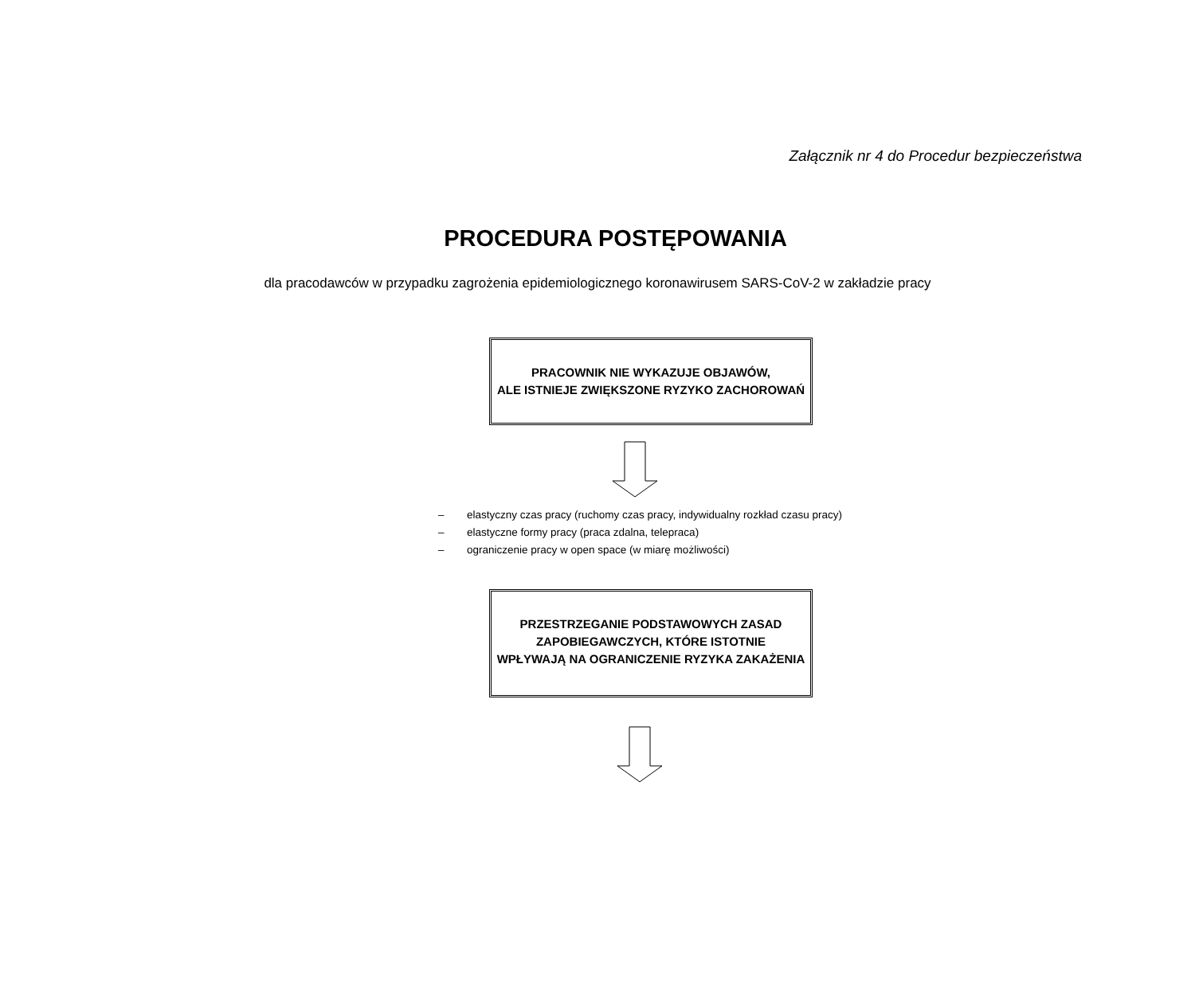Załącznik nr 4 do Procedur bezpieczeństwa
PROCEDURA POSTĘPOWANIA
dla pracodawców w przypadku zagrożenia epidemiologicznego koronawirusem SARS-CoV-2 w zakładzie pracy
PRACOWNIK NIE WYKAZUJE OBJAWÓW,
ALE ISTNIEJE ZWIĘKSZONE RYZYKO ZACHOROWAŃ
– elastyczny czas pracy (ruchomy czas pracy, indywidualny rozkład czasu pracy)
– elastyczne formy pracy (praca zdalna, telepraca)
– ograniczenie pracy w open space (w miarę możliwości)
PRZESTRZEGANIE PODSTAWOWYCH ZASAD
ZAPOBIEGAWCZYCH, KTÓRE ISTOTNIE
WPŁYWAJĄ NA OGRANICZENIE RYZYKA ZAKAŻENIA